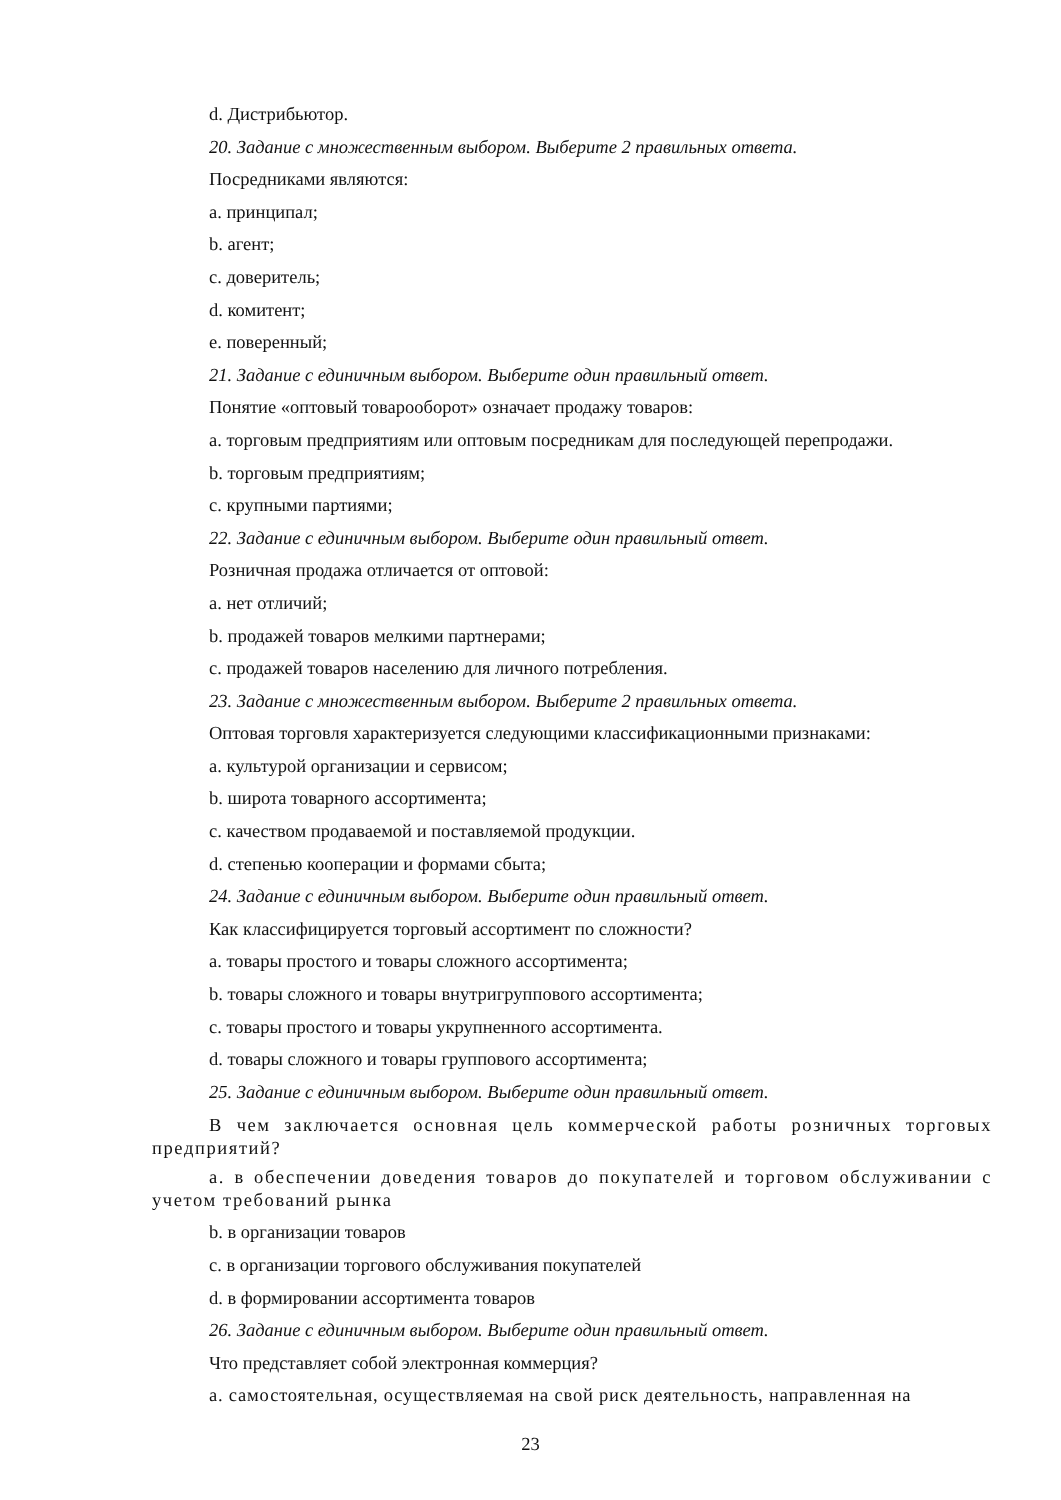d. Дистрибьютор.
20. Задание с множественным выбором. Выберите 2 правильных ответа.
Посредниками являются:
a. принципал;
b. агент;
c. доверитель;
d. комитент;
e. поверенный;
21. Задание с единичным выбором. Выберите один правильный ответ.
Понятие «оптовый товарооборот» означает продажу товаров:
a. торговым предприятиям или оптовым посредникам для последующей перепродажи.
b. торговым предприятиям;
c. крупными партиями;
22. Задание с единичным выбором. Выберите один правильный ответ.
Розничная продажа отличается от оптовой:
a. нет отличий;
b. продажей товаров мелкими партнерами;
c. продажей товаров населению для личного потребления.
23. Задание с множественным выбором. Выберите 2 правильных ответа.
Оптовая торговля характеризуется следующими классификационными признаками:
a. культурой организации и сервисом;
b. широта товарного ассортимента;
c. качеством продаваемой и поставляемой продукции.
d. степенью кооперации и формами сбыта;
24. Задание с единичным выбором. Выберите один правильный ответ.
Как классифицируется торговый ассортимент по сложности?
a. товары простого и товары сложного ассортимента;
b. товары сложного и товары внутригруппового ассортимента;
c. товары простого и товары укрупненного ассортимента.
d. товары сложного и товары группового ассортимента;
25. Задание с единичным выбором. Выберите один правильный ответ.
В чем заключается основная цель коммерческой работы розничных торговых предприятий?
a. в обеспечении доведения товаров до покупателей и торговом обслуживании с учетом требований рынка
b. в организации товаров
c. в организации торгового обслуживания покупателей
d. в формировании ассортимента товаров
26. Задание с единичным выбором. Выберите один правильный ответ.
Что представляет собой электронная коммерция?
a. самостоятельная, осуществляемая на свой риск деятельность, направленная на
23